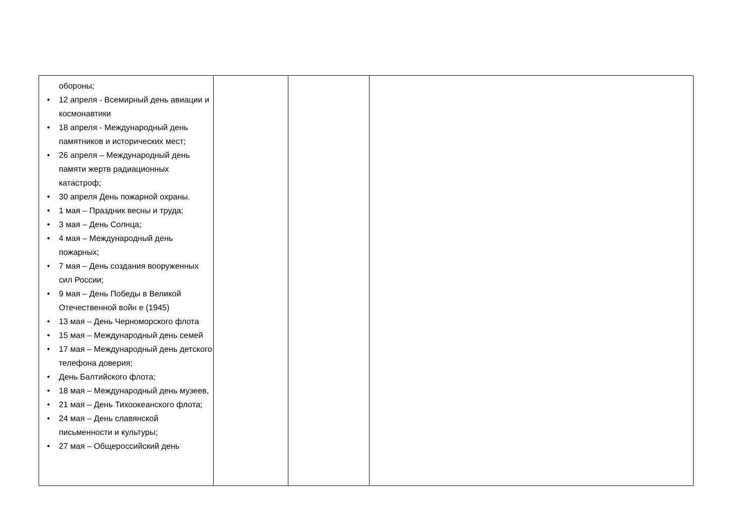| обороны; 12 апреля - Всемирный день авиации и космонавтики 18 апреля - Международный день памятников и исторических мест; 26 апреля – Международный день памяти жертв радиационных катастроф; 30 апреля День пожарной охраны. 1 мая – Праздник весны и труда; 3 мая – День Солнца; 4 мая – Международный день пожарных; 7 мая – День создания вооруженных сил России; 9 мая – День Победы в Великой Отечественной войн е (1945) 13 мая – День Черноморского флота 15 мая – Международный день семей 17 мая – Международный день детского телефона доверия; День Балтийского флота; 18 мая – Международный день музеев, 21 мая – День Тихоокеанского флота; 24 мая – День славянской письменности и культуры; 27 мая – Общероссийский день | | | |